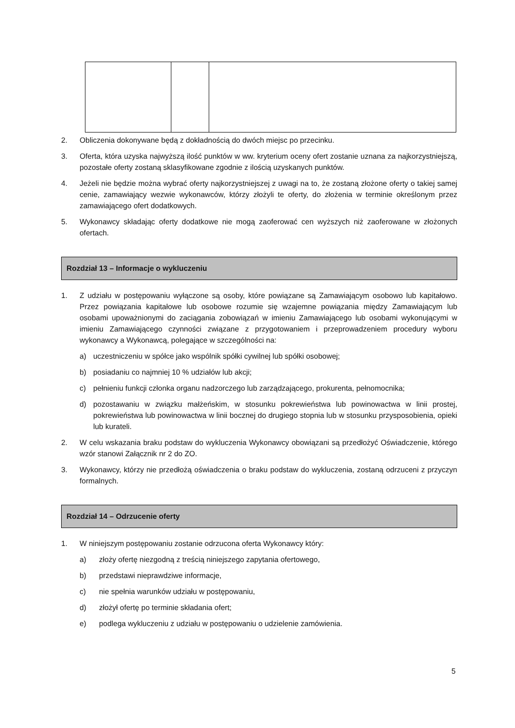2. Obliczenia dokonywane będą z dokładnością do dwóch miejsc po przecinku.
3. Oferta, która uzyska najwyższą ilość punktów w ww. kryterium oceny ofert zostanie uznana za najkorzystniejszą, pozostałe oferty zostaną sklasyfikowane zgodnie z ilością uzyskanych punktów.
4. Jeżeli nie będzie można wybrać oferty najkorzystniejszej z uwagi na to, że zostaną złożone oferty o takiej samej cenie, zamawiający wezwie wykonawców, którzy złożyli te oferty, do złożenia w terminie określonym przez zamawiającego ofert dodatkowych.
5. Wykonawcy składając oferty dodatkowe nie mogą zaoferować cen wyższych niż zaoferowane w złożonych ofertach.
Rozdział 13 – Informacje o wykluczeniu
1. Z udziału w postępowaniu wyłączone są osoby, które powiązane są Zamawiającym osobowo lub kapitałowo. Przez powiązania kapitałowe lub osobowe rozumie się wzajemne powiązania między Zamawiającym lub osobami upoważnionymi do zaciągania zobowiązań w imieniu Zamawiającego lub osobami wykonującymi w imieniu Zamawiającego czynności związane z przygotowaniem i przeprowadzeniem procedury wyboru wykonawcy a Wykonawcą, polegające w szczególności na:
a) uczestniczeniu w spółce jako wspólnik spółki cywilnej lub spółki osobowej;
b) posiadaniu co najmniej 10 % udziałów lub akcji;
c) pełnieniu funkcji członka organu nadzorczego lub zarządzającego, prokurenta, pełnomocnika;
d) pozostawaniu w związku małżeńskim, w stosunku pokrewieństwa lub powinowactwa w linii prostej, pokrewieństwa lub powinowactwa w linii bocznej do drugiego stopnia lub w stosunku przysposobienia, opieki lub kurateli.
2. W celu wskazania braku podstaw do wykluczenia Wykonawcy obowiązani są przedłożyć Oświadczenie, którego wzór stanowi Załącznik nr 2 do ZO.
3. Wykonawcy, którzy nie przedłożą oświadczenia o braku podstaw do wykluczenia, zostaną odrzuceni z przyczyn formalnych.
Rozdział 14 – Odrzucenie oferty
1. W niniejszym postępowaniu zostanie odrzucona oferta Wykonawcy który:
a) złoży ofertę niezgodną z treścią niniejszego zapytania ofertowego,
b) przedstawi nieprawdziwe informacje,
c) nie spełnia warunków udziału w postępowaniu,
d) złożył ofertę po terminie składania ofert;
e) podlega wykluczeniu z udziału w postępowaniu o udzielenie zamówienia.
5